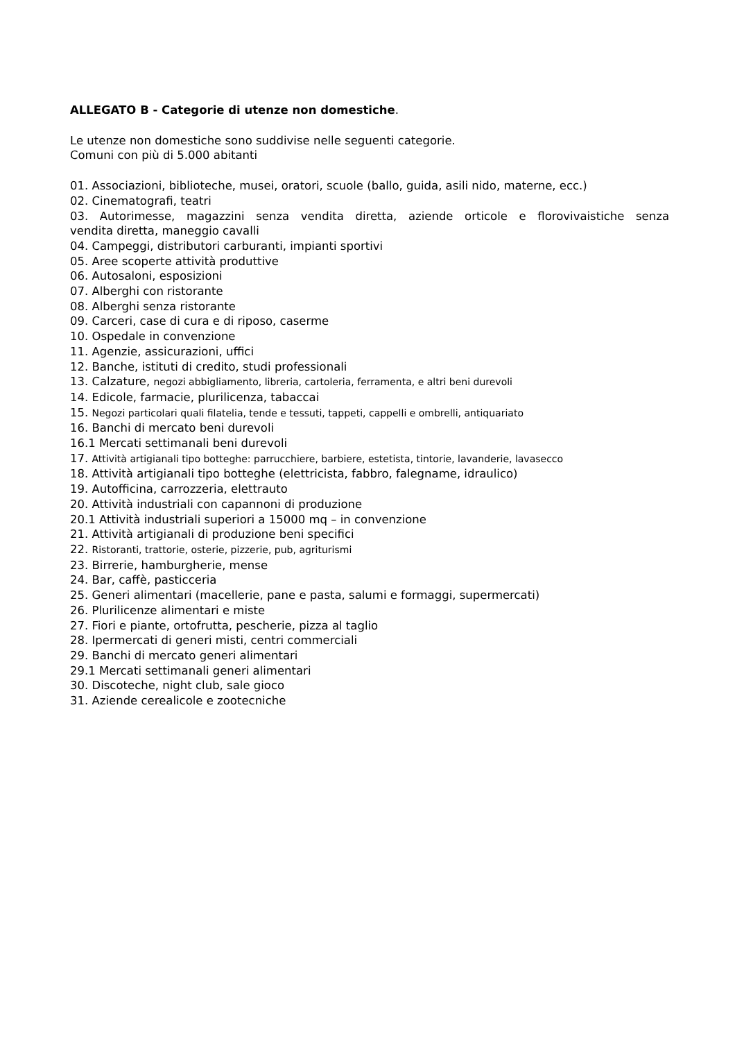ALLEGATO B - Categorie di utenze non domestiche.
Le utenze non domestiche sono suddivise nelle seguenti categorie.
Comuni con più di 5.000 abitanti
01. Associazioni, biblioteche, musei, oratori, scuole (ballo, guida, asili nido, materne, ecc.)
02. Cinematografi, teatri
03. Autorimesse, magazzini senza vendita diretta, aziende orticole e florovivaistiche senza
vendita diretta, maneggio cavalli
04. Campeggi, distributori carburanti, impianti sportivi
05. Aree scoperte attività produttive
06. Autosaloni, esposizioni
07. Alberghi con ristorante
08. Alberghi senza ristorante
09. Carceri, case di cura e di riposo, caserme
10. Ospedale in convenzione
11. Agenzie, assicurazioni, uffici
12. Banche, istituti di credito, studi professionali
13. Calzature, negozi abbigliamento, libreria, cartoleria, ferramenta, e altri beni durevoli
14. Edicole, farmacie, plurilicenza, tabaccai
15. Negozi particolari quali filatelia, tende e tessuti, tappeti, cappelli e ombrelli, antiquariato
16. Banchi di mercato beni durevoli
16.1 Mercati settimanali beni durevoli
17. Attività artigianali tipo botteghe: parrucchiere, barbiere, estetista, tintorie, lavanderie, lavasecco
18. Attività artigianali tipo botteghe (elettricista, fabbro, falegname, idraulico)
19. Autofficina, carrozzeria, elettrauto
20. Attività industriali con capannoni di produzione
20.1 Attività industriali superiori a 15000 mq – in convenzione
21. Attività artigianali di produzione beni specifici
22. Ristoranti, trattorie, osterie, pizzerie, pub, agriturismi
23. Birrerie, hamburgherie, mense
24. Bar, caffè, pasticceria
25. Generi alimentari (macellerie, pane e pasta, salumi e formaggi, supermercati)
26. Plurilicenze alimentari e miste
27. Fiori e piante, ortofrutta, pescherie, pizza al taglio
28. Ipermercati di generi misti, centri commerciali
29. Banchi di mercato generi alimentari
29.1 Mercati settimanali generi alimentari
30. Discoteche, night club, sale gioco
31. Aziende cerealicole e zootecniche